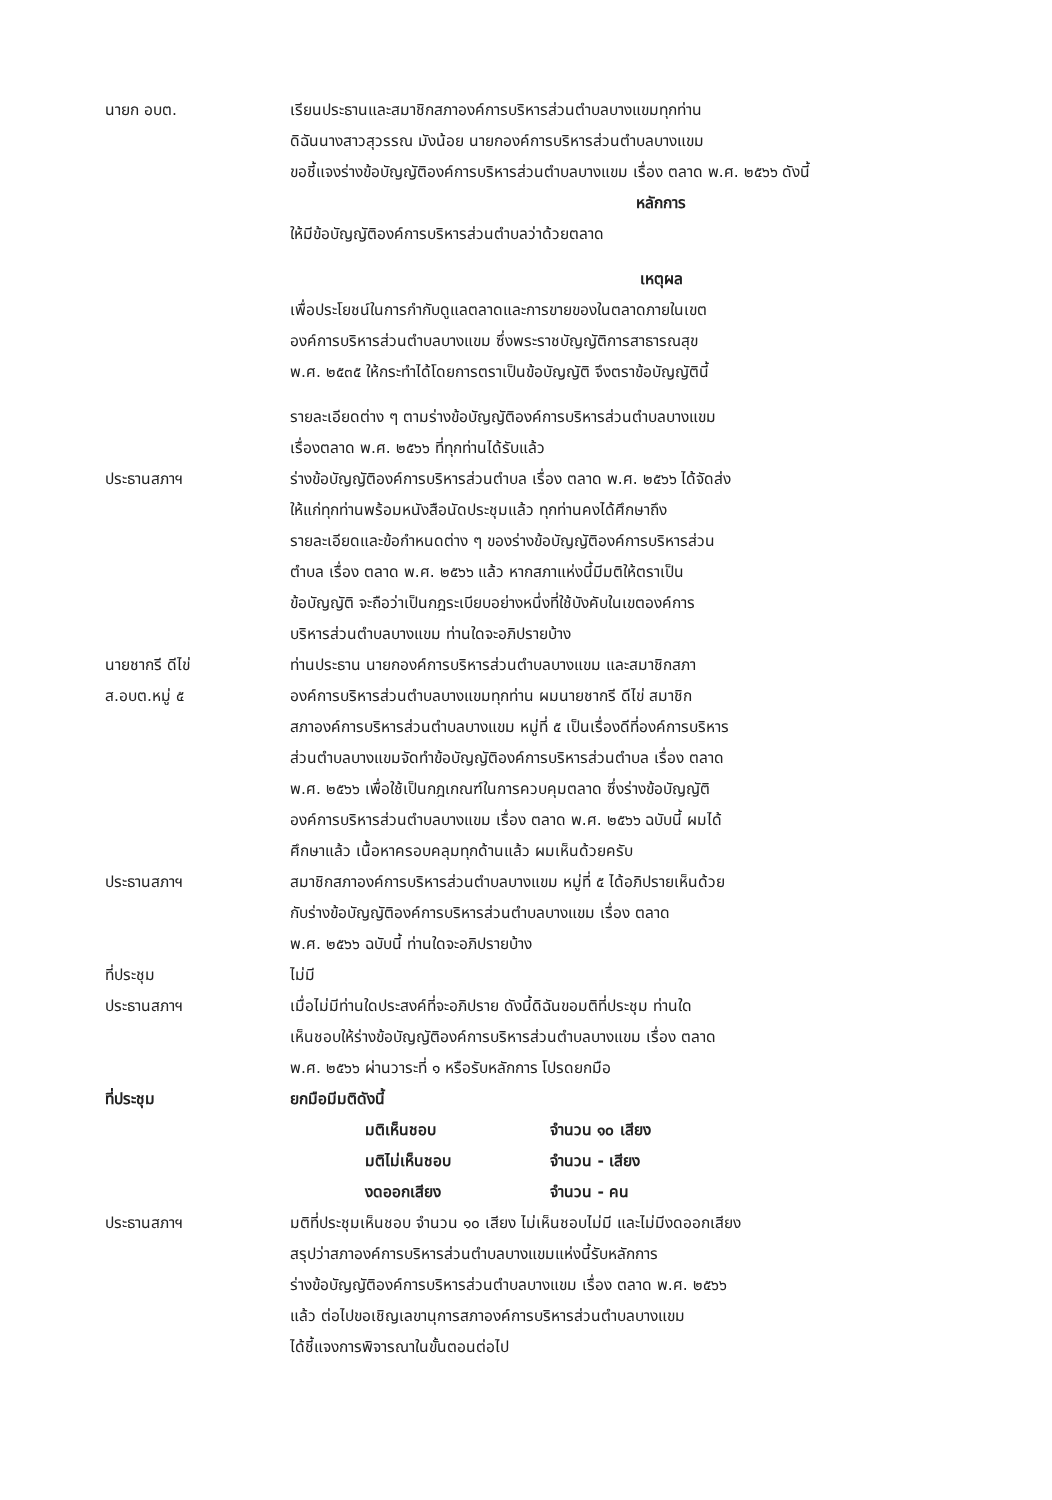นายก อบต. เรียนประธานและสมาชิกสภาองค์การบริหารส่วนตำบลบางแขมทุกท่าน
ดิฉันนางสาวสุวรรณ มังน้อย นายกองค์การบริหารส่วนตำบลบางแขม
ขอชี้แจงร่างข้อบัญญัติองค์การบริหารส่วนตำบลบางแขม เรื่อง ตลาด พ.ศ. ๒๕๖๖ ดังนี้
หลักการ
ให้มีข้อบัญญัติองค์การบริหารส่วนตำบลว่าด้วยตลาด
เหตุผล
เพื่อประโยชน์ในการกำกับดูแลตลาดและการขายของในตลาดภายในเขต
องค์การบริหารส่วนตำบลบางแขม ซึ่งพระราชบัญญัติการสาธารณสุข
พ.ศ. ๒๕๓๕ ให้กระทำได้โดยการตราเป็นข้อบัญญัติ จึงตราข้อบัญญัตินี้
รายละเอียดต่าง ๆ ตามร่างข้อบัญญัติองค์การบริหารส่วนตำบลบางแขม
เรื่องตลาด พ.ศ. ๒๕๖๖ ที่ทุกท่านได้รับแล้ว
ประธานสภาฯ ร่างข้อบัญญัติองค์การบริหารส่วนตำบล เรื่อง ตลาด พ.ศ. ๒๕๖๖ ได้จัดส่ง
ให้แก่ทุกท่านพร้อมหนังสือนัดประชุมแล้ว ทุกท่านคงได้ศึกษาถึง
รายละเอียดและข้อกำหนดต่าง ๆ ของร่างข้อบัญญัติองค์การบริหารส่วน
ตำบล เรื่อง ตลาด พ.ศ. ๒๕๖๖ แล้ว หากสภาแห่งนี้มีมติให้ตราเป็น
ข้อบัญญัติ จะถือว่าเป็นกฎระเบียบอย่างหนึ่งที่ใช้บังคับในเขตองค์การ
บริหารส่วนตำบลบางแขม ท่านใดจะอภิปรายบ้าง
นายชากรี ดีไข่
ส.อบต.หมู่ ๕
ท่านประธาน นายกองค์การบริหารส่วนตำบลบางแขม และสมาชิกสภา
องค์การบริหารส่วนตำบลบางแขมทุกท่าน ผมนายชากรี ดีไข่ สมาชิก
สภาองค์การบริหารส่วนตำบลบางแขม หมู่ที่ ๕ เป็นเรื่องดีที่องค์การบริหาร
ส่วนตำบลบางแขมจัดทำข้อบัญญัติองค์การบริหารส่วนตำบล เรื่อง ตลาด
พ.ศ. ๒๕๖๖ เพื่อใช้เป็นกฎเกณฑ์ในการควบคุมตลาด ซึ่งร่างข้อบัญญัติ
องค์การบริหารส่วนตำบลบางแขม เรื่อง ตลาด พ.ศ. ๒๕๖๖ ฉบับนี้ ผมได้
ศึกษาแล้ว เนื้อหาครอบคลุมทุกด้านแล้ว ผมเห็นด้วยครับ
ประธานสภาฯ สมาชิกสภาองค์การบริหารส่วนตำบลบางแขม หมู่ที่ ๕ ได้อภิปรายเห็นด้วย
กับร่างข้อบัญญัติองค์การบริหารส่วนตำบลบางแขม เรื่อง ตลาด
พ.ศ. ๒๕๖๖ ฉบับนี้ ท่านใดจะอภิปรายบ้าง
ที่ประชุม ไม่มี
ประธานสภาฯ เมื่อไม่มีท่านใดประสงค์ที่จะอภิปราย ดังนี้ดิฉันขอมติที่ประชุม ท่านใด
เห็นชอบให้ร่างข้อบัญญัติองค์การบริหารส่วนตำบลบางแขม เรื่อง ตลาด
พ.ศ. ๒๕๖๖ ผ่านวาระที่ ๑ หรือรับหลักการ โปรดยกมือ
ที่ประชุม ยกมือมีมติดังนี้
มติเห็นชอบ จำนวน ๑๐ เสียง
มติไม่เห็นชอบ จำนวน - เสียง
งดออกเสียง จำนวน - คน
ประธานสภาฯ มติที่ประชุมเห็นชอบ จำนวน ๑๐ เสียง ไม่เห็นชอบไม่มี และไม่มีงดออกเสียง
สรุปว่าสภาองค์การบริหารส่วนตำบลบางแขมแห่งนี้รับหลักการ
ร่างข้อบัญญัติองค์การบริหารส่วนตำบลบางแขม เรื่อง ตลาด พ.ศ. ๒๕๖๖
แล้ว ต่อไปขอเชิญเลขานุการสภาองค์การบริหารส่วนตำบลบางแขม
ได้ชี้แจงการพิจารณาในขั้นตอนต่อไป